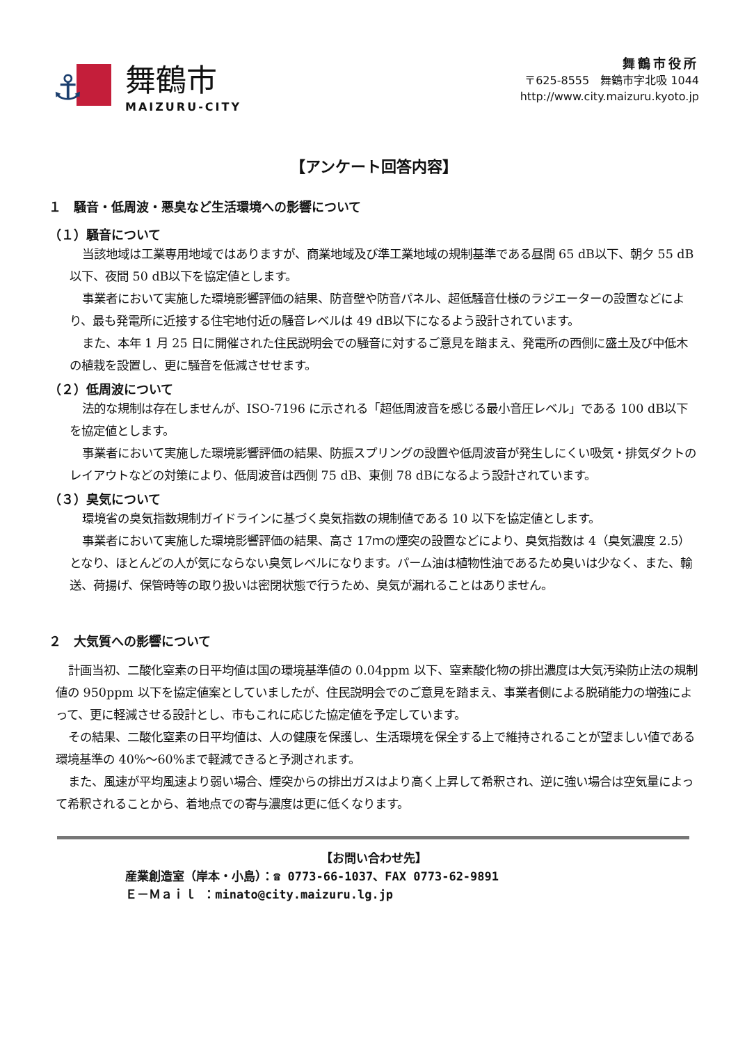⚓
舞鶴市
MAIZURU-CITY
舞鶴市役所
〒625-8555　舞鶴市字北吸 1044
http://www.city.maizuru.kyoto.jp
【アンケート回答内容】
１　騒音・低周波・悪臭など生活環境への影響について
（１）騒音について
当該地域は工業専用地域ではありますが、商業地域及び準工業地域の規制基準である昼間 65 dB以下、朝夕 55 dB以下、夜間 50 dB以下を協定値とします。
事業者において実施した環境影響評価の結果、防音壁や防音パネル、超低騒音仕様のラジエーターの設置などにより、最も発電所に近接する住宅地付近の騒音レベルは 49 dB以下になるよう設計されています。
また、本年 1 月 25 日に開催された住民説明会での騒音に対するご意見を踏まえ、発電所の西側に盛土及び中低木の植栽を設置し、更に騒音を低減させせます。
（２）低周波について
法的な規制は存在しませんが、ISO-7196 に示される「超低周波音を感じる最小音圧レベル」である 100 dB以下を協定値とします。
事業者において実施した環境影響評価の結果、防振スプリングの設置や低周波音が発生しにくい吸気・排気ダクトのレイアウトなどの対策により、低周波音は西側 75 dB、東側 78 dBになるよう設計されています。
（３）臭気について
環境省の臭気指数規制ガイドラインに基づく臭気指数の規制値である 10 以下を協定値とします。
事業者において実施した環境影響評価の結果、高さ 17ｍの煙突の設置などにより、臭気指数は 4（臭気濃度 2.5）となり、ほとんどの人が気にならない臭気レベルになります。パーム油は植物性油であるため臭いは少なく、また、輸送、荷揚げ、保管時等の取り扱いは密閉状態で行うため、臭気が漏れることはありません。
２　大気質への影響について
計画当初、二酸化窒素の日平均値は国の環境基準値の 0.04ppm 以下、窒素酸化物の排出濃度は大気汚染防止法の規制値の 950ppm 以下を協定値案としていましたが、住民説明会でのご意見を踏まえ、事業者側による脱硝能力の増強によって、更に軽減させる設計とし、市もこれに応じた協定値を予定しています。
その結果、二酸化窒素の日平均値は、人の健康を保護し、生活環境を保全する上で維持されることが望ましい値である環境基準の 40%～60%まで軽減できると予測されます。
また、風速が平均風速より弱い場合、煙突からの排出ガスはより高く上昇して希釈され、逆に強い場合は空気量によって希釈されることから、着地点での寄与濃度は更に低くなります。
【お問い合わせ先】
産業創造室（岸本・小島）：☎ 0773-66-1037、FAX 0773-62-9891
Ｅ－Ｍａｉｌ ：minato@city.maizuru.lg.jp